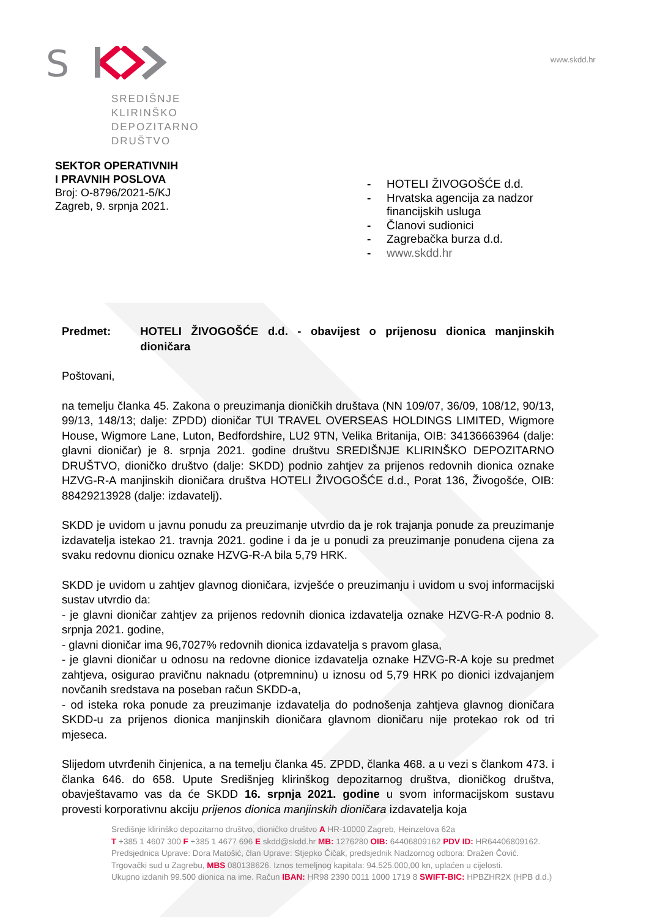S
www.skdd.hr
SREDIŠNJE
KLIRINŠKO
DEPOZITARNO
DRUŠTVO
SEKTOR OPERATIVNIH
I PRAVNIH POSLOVA
Broj: O-8796/2021-5/KJ
Zagreb, 9. srpnja 2021.
- HOTELI ŽIVOGOŠĆE d.d.
- Hrvatska agencija za nadzor
financijskih usluga
- Članovi sudionici
- Zagrebačka burza d.d.
- www.skdd.hr
Predmet: HOTELI ŽIVOGOŠĆE d.d. - obavijest o prijenosu dionica manjinskih dioničara
Poštovani,
na temelju članka 45. Zakona o preuzimanja dioničkih društava (NN 109/07, 36/09, 108/12, 90/13, 99/13, 148/13; dalje: ZPDD) dioničar TUI TRAVEL OVERSEAS HOLDINGS LIMITED, Wigmore House, Wigmore Lane, Luton, Bedfordshire, LU2 9TN, Velika Britanija, OIB: 34136663964 (dalje: glavni dioničar) je 8. srpnja 2021. godine društvu SREDIŠNJE KLIRINŠKO DEPOZITARNO DRUŠTVO, dioničko društvo (dalje: SKDD) podnio zahtjev za prijenos redovnih dionica oznake HZVG-R-A manjinskih dioničara društva HOTELI ŽIVOGOŠĆE d.d., Porat 136, Živogošće, OIB: 88429213928 (dalje: izdavatelj).
SKDD je uvidom u javnu ponudu za preuzimanje utvrdio da je rok trajanja ponude za preuzimanje izdavatelja istekao 21. travnja 2021. godine i da je u ponudi za preuzimanje ponuđena cijena za svaku redovnu dionicu oznake HZVG-R-A bila 5,79 HRK.
SKDD je uvidom u zahtjev glavnog dioničara, izvješće o preuzimanju i uvidom u svoj informacijski sustav utvrdio da:
- je glavni dioničar zahtjev za prijenos redovnih dionica izdavatelja oznake HZVG-R-A podnio 8. srpnja 2021. godine,
- glavni dioničar ima 96,7027% redovnih dionica izdavatelja s pravom glasa,
- je glavni dioničar u odnosu na redovne dionice izdavatelja oznake HZVG-R-A koje su predmet zahtjeva, osigurao pravičnu naknadu (otpremninu) u iznosu od 5,79 HRK po dionici izdvajanjem novčanih sredstava na poseban račun SKDD-a,
- od isteka roka ponude za preuzimanje izdavatelja do podnošenja zahtjeva glavnog dioničara SKDD-u za prijenos dionica manjinskih dioničara glavnom dioničaru nije protekao rok od tri mjeseca.
Slijedom utvrđenih činjenica, a na temelju članka 45. ZPDD, članka 468. a u vezi s člankom 473. i članka 646. do 658. Upute Središnjeg klirinškog depozitarnog društva, dioničkog društva, obavještavamo vas da će SKDD 16. srpnja 2021. godine u svom informacijskom sustavu provesti korporativnu akciju prijenos dionica manjinskih dioničara izdavatelja koja
Središnje klirinško depozitarno društvo, dioničko društvo A HR-10000 Zagreb, Heinzelova 62a
T +385 1 4607 300 F +385 1 4677 696 E skdd@skdd.hr MB: 1276280 OIB: 64406809162 PDV ID: HR64406809162.
Predsjednica Uprave: Dora Matošić, član Uprave: Stjepko Čičak, predsjednik Nadzornog odbora: Dražen Čović.
Trgovački sud u Zagrebu, MBS 080138626. Iznos temeljnog kapitala: 94.525.000,00 kn, uplaćen u cijelosti.
Ukupno izdanih 99.500 dionica na ime. Račun IBAN: HR98 2390 0011 1000 1719 8 SWIFT-BIC: HPBZHR2X (HPB d.d.)